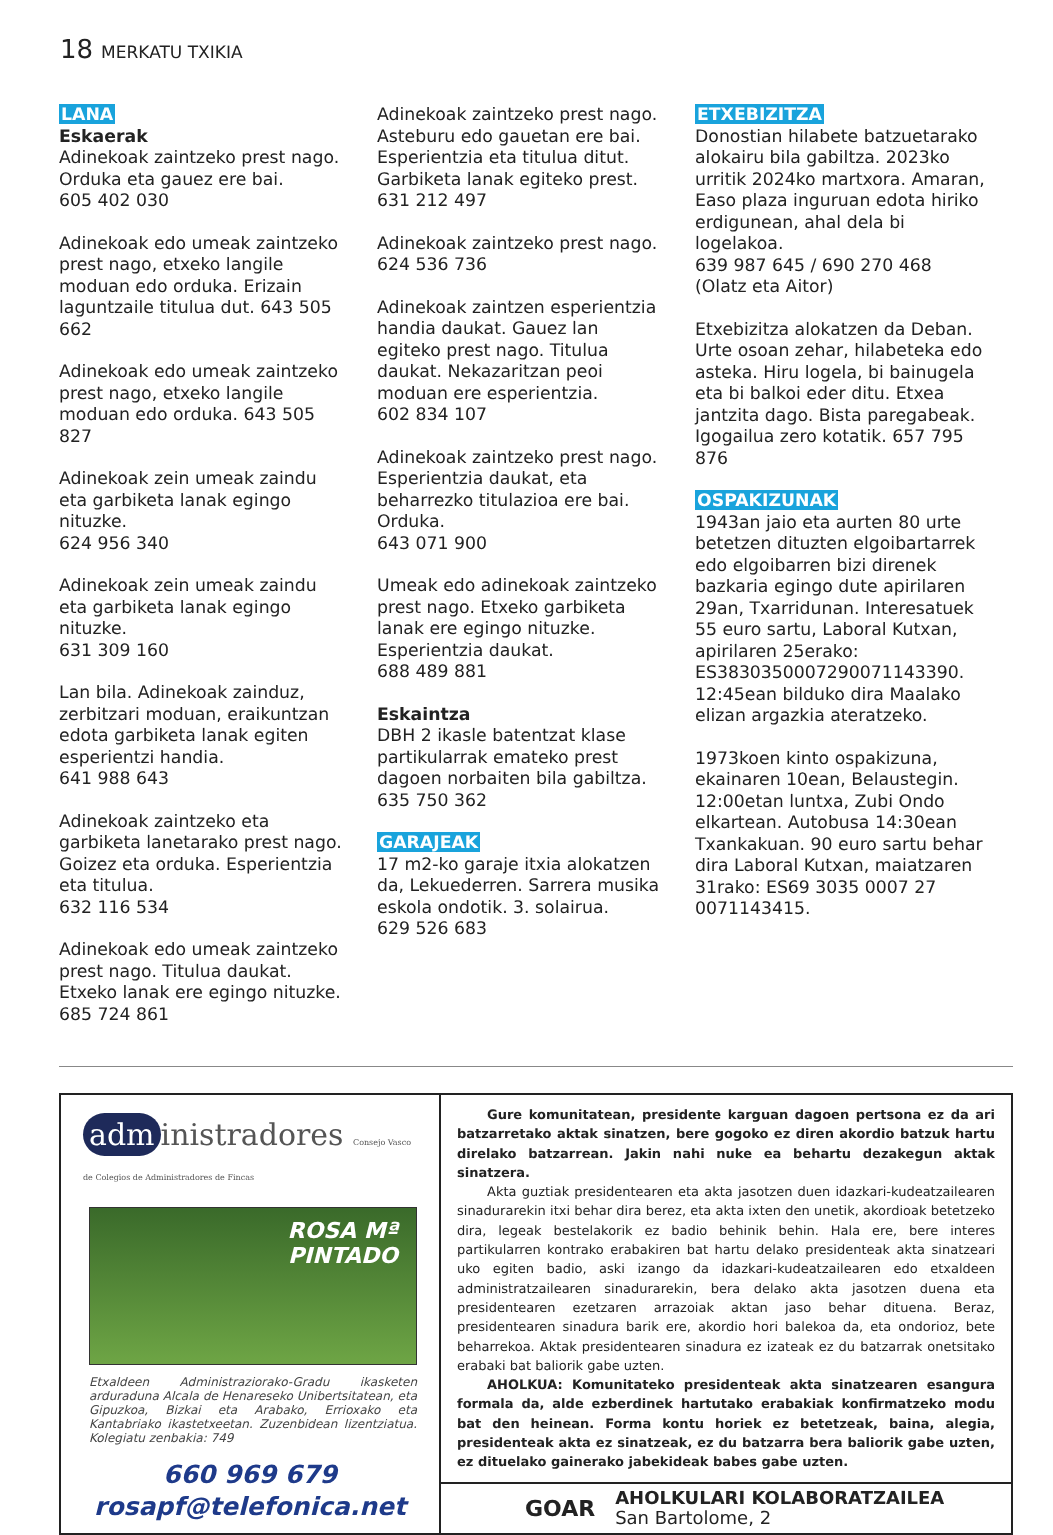18 MERKATU TXIKIA
LANA
Eskaerak
Adinekoak zaintzeko prest nago. Orduka eta gauez ere bai.
605 402 030
Adinekoak edo umeak zaintzeko prest nago, etxeko langile moduan edo orduka. Erizain laguntzaile titulua dut. 643 505 662
Adinekoak edo umeak zaintzeko prest nago, etxeko langile moduan edo orduka. 643 505 827
Adinekoak zein umeak zaindu eta garbiketa lanak egingo nituzke.
624 956 340
Adinekoak zein umeak zaindu eta garbiketa lanak egingo nituzke.
631 309 160
Lan bila. Adinekoak zainduz, zerbitzari moduan, eraikuntzan edota garbiketa lanak egiten esperientzi handia.
641 988 643
Adinekoak zaintzeko eta garbiketa lanetarako prest nago. Goizez eta orduka. Esperientzia eta titulua.
632 116 534
Adinekoak edo umeak zaintzeko prest nago. Titulua daukat. Etxeko lanak ere egingo nituzke.
685 724 861
Adinekoak zaintzeko prest nago. Asteburu edo gauetan ere bai. Esperientzia eta titulua ditut. Garbiketa lanak egiteko prest.
631 212 497
Adinekoak zaintzeko prest nago.
624 536 736
Adinekoak zaintzen esperientzia handia daukat. Gauez lan egiteko prest nago. Titulua daukat. Nekazaritzan peoi moduan ere esperientzia.
602 834 107
Adinekoak zaintzeko prest nago. Esperientzia daukat, eta beharrezko titulazioa ere bai. Orduka.
643 071 900
Umeak edo adinekoak zaintzeko prest nago. Etxeko garbiketa lanak ere egingo nituzke. Esperientzia daukat.
688 489 881
Eskaintza
DBH 2 ikasle batentzat klase partikularrak emateko prest dagoen norbaiten bila gabiltza.
635 750 362
GARAJEAK
17 m2-ko garaje itxia alokatzen da, Lekuederren. Sarrera musika eskola ondotik. 3. solairua.
629 526 683
ETXEBIZITZA
Donostian hilabete batzuetarako alokairu bila gabiltza. 2023ko urritik 2024ko martxora. Amaran, Easo plaza inguruan edota hiriko erdigunean, ahal dela bi logelakoa.
639 987 645 / 690 270 468 (Olatz eta Aitor)
Etxebizitza alokatzen da Deban. Urte osoan zehar, hilabeteka edo asteka. Hiru logela, bi bainugela eta bi balkoi eder ditu. Etxea jantzita dago. Bista paregabeak. Igogailua zero kotatik. 657 795 876
OSPAKIZUNAK
1943an jaio eta aurten 80 urte betetzen dituzten elgoibartarrek edo elgoibarren bizi direnek bazkaria egingo dute apirilaren 29an, Txarridunan. Interesatuek 55 euro sartu, Laboral Kutxan, apirilaren 25erako: ES3830350007290071143390. 12:45ean bilduko dira Maalako elizan argazkia ateratzeko.
1973koen kinto ospakizuna, ekainaren 10ean, Belaustegin. 12:00etan luntxa, Zubi Ondo elkartean. Autobusa 14:30ean Txankakuan. 90 euro sartu behar dira Laboral Kutxan, maiatzaren 31rako: ES69 3035 0007 27 0071143415.
adm inistradores Consejo Vasco de Colegios de Administradores de Fincas
ROSA Mª
PINTADO
Etxaldeen Administraziorako-Gradu ikasketen arduraduna Alcala de Henareseko Unibertsitatean, eta Gipuzkoa, Bizkai eta Arabako, Errioxako eta Kantabriako ikastetxeetan. Zuzenbidean lizentziatua. Kolegiatu zenbakia: 749
660 969 679
rosapf@telefonica.net
Gure komunitatean, presidente karguan dagoen pertsona ez da ari batzarretako aktak sinatzen, bere gogoko ez diren akordio batzuk hartu direlako batzarrean. Jakin nahi nuke ea behartu dezakegun aktak sinatzera.
Akta guztiak presidentearen eta akta jasotzen duen idazkari-kudeatzailearen sinadurarekin itxi behar dira berez, eta akta ixten den unetik, akordioak betetzeko dira, legeak bestelakorik ez badio behinik behin. Hala ere, bere interes partikularren kontrako erabakiren bat hartu delako presidenteak akta sinatzeari uko egiten badio, aski izango da idazkari-kudeatzailearen edo etxaldeen administratzailearen sinadurarekin, bera delako akta jasotzen duena eta presidentearen ezetzaren arrazoiak aktan jaso behar dituena. Beraz, presidentearen sinadura barik ere, akordio hori balekoa da, eta ondorioz, bete beharrekoa. Aktak presidentearen sinadura ez izateak ez du batzarrak onetsitako erabaki bat baliorik gabe uzten.
AHOLKUA: Komunitateko presidenteak akta sinatzearen esangura formala da, alde ezberdinek hartutako erabakiak konfirmatzeko modu bat den heinean. Forma kontu horiek ez betetzeak, baina, alegia, presidenteak akta ez sinatzeak, ez du batzarra bera baliorik gabe uzten, ez dituelako gainerako jabekideak babes gabe uzten.
GOAR
AHOLKULARI KOLABORATZAILEA
San Bartolome, 2